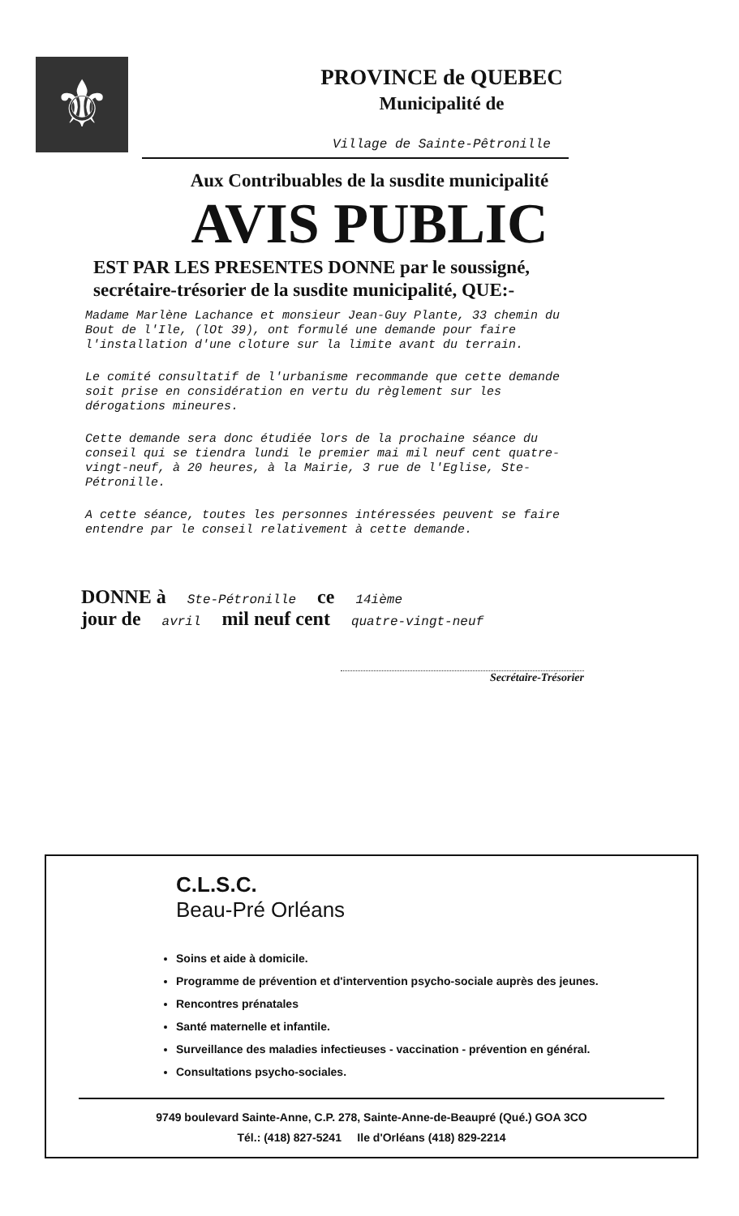⚜
PROVINCE de QUEBEC
Municipalité de
Village de Sainte-Pêtronille
Aux Contribuables de la susdite municipalité
AVIS PUBLIC
EST PAR LES PRESENTES DONNE par le soussigné,
secrétaire-trésorier de la susdite municipalité, QUE:-
Madame Marlène Lachance et monsieur Jean-Guy Plante, 33 chemin du Bout de l'Ile, (lOt 39), ont formulé une demande pour faire l'installation d'une cloture sur la limite avant du terrain.
Le comité consultatif de l'urbanisme recommande que cette demande soit prise en considération en vertu du règlement sur les dérogations mineures.
Cette demande sera donc étudiée lors de la prochaine séance du conseil qui se tiendra lundi le premier mai mil neuf cent quatre-vingt-neuf, à 20 heures, à la Mairie, 3 rue de l'Eglise, Ste-Pétronille.
A cette séance, toutes les personnes intéressées peuvent se faire entendre par le conseil relativement à cette demande.
DONNE à Ste-Pétronille ce 14ième
jour de avril mil neuf cent quatre-vingt-neuf
Secrétaire-Trésorier
C.L.S.C.
Beau-Pré Orléans
Soins et aide à domicile.
Programme de prévention et d'intervention psycho-sociale auprès des jeunes.
Rencontres prénatales
Santé maternelle et infantile.
Surveillance des maladies infectieuses - vaccination - prévention en général.
Consultations psycho-sociales.
9749 boulevard Sainte-Anne, C.P. 278, Sainte-Anne-de-Beaupré (Qué.) GOA 3CO
Tél.: (418) 827-5241 Ile d'Orléans (418) 829-2214